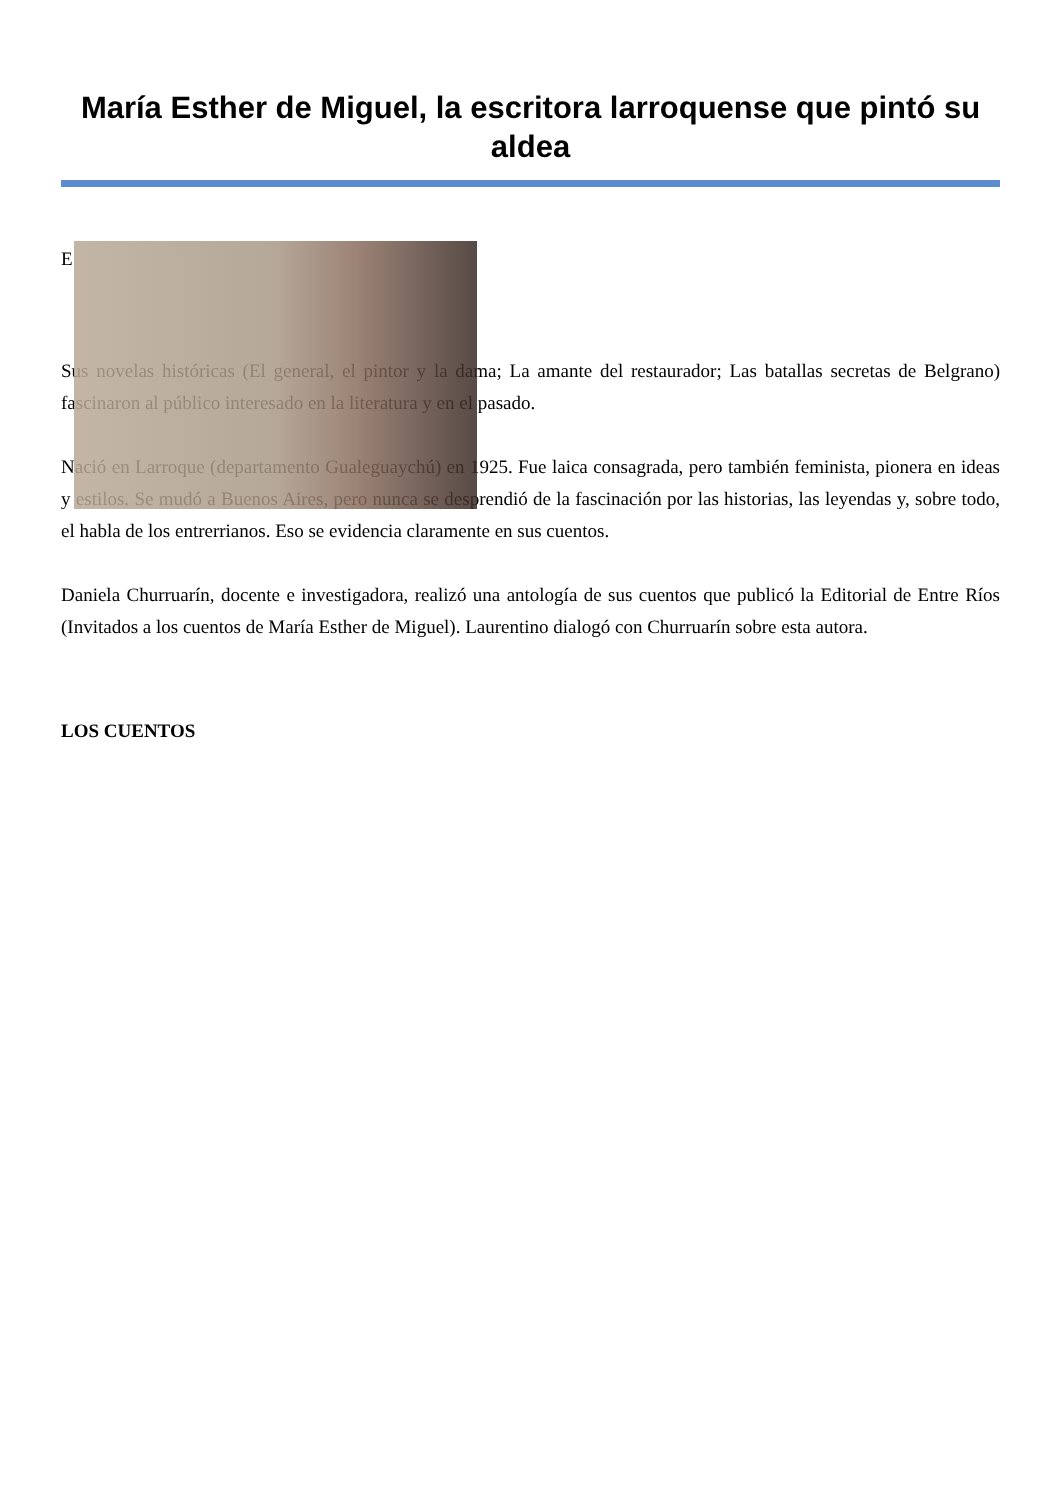María Esther de Miguel, la escritora larroquense que pintó su aldea
E
Sus novelas históricas (El general, el pintor y la dama; La amante del restaurador; Las batallas secretas de Belgrano) fascinaron al público interesado en la literatura y en el pasado.
Nació en Larroque (departamento Gualeguaychú) en 1925. Fue laica consagrada, pero también feminista, pionera en ideas y estilos. Se mudó a Buenos Aires, pero nunca se desprendió de la fascinación por las historias, las leyendas y, sobre todo, el habla de los entrerrianos. Eso se evidencia claramente en sus cuentos.
Daniela Churruarín, docente e investigadora, realizó una antología de sus cuentos que publicó la Editorial de Entre Ríos (Invitados a los cuentos de María Esther de Miguel). Laurentino dialogó con Churruarín sobre esta autora.
LOS CUENTOS